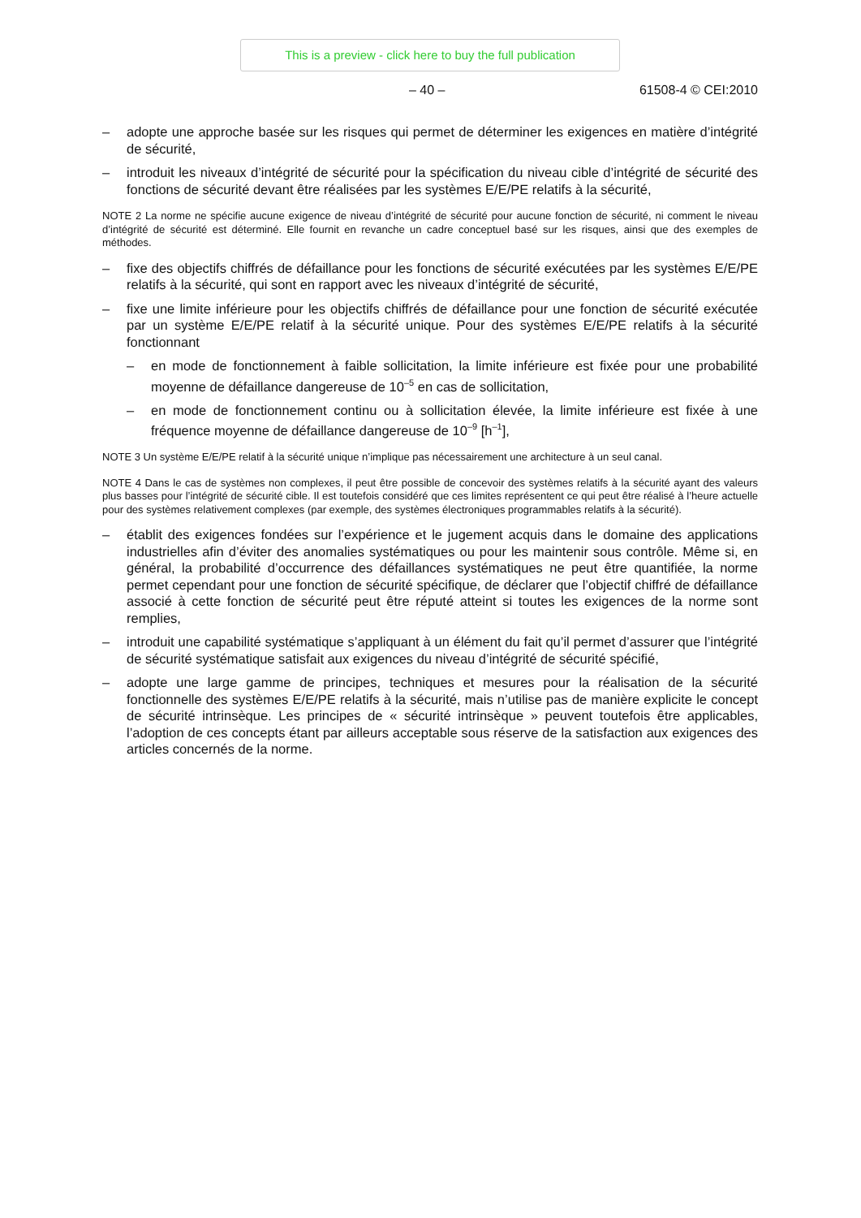This is a preview - click here to buy the full publication
– 40 – 61508-4 © CEI:2010
– adopte une approche basée sur les risques qui permet de déterminer les exigences en matière d’intégrité de sécurité,
– introduit les niveaux d’intégrité de sécurité pour la spécification du niveau cible d’intégrité de sécurité des fonctions de sécurité devant être réalisées par les systèmes E/E/PE relatifs à la sécurité,
NOTE 2 La norme ne spécifie aucune exigence de niveau d’intégrité de sécurité pour aucune fonction de sécurité, ni comment le niveau d’intégrité de sécurité est déterminé. Elle fournit en revanche un cadre conceptuel basé sur les risques, ainsi que des exemples de méthodes.
– fixe des objectifs chiffrés de défaillance pour les fonctions de sécurité exécutées par les systèmes E/E/PE relatifs à la sécurité, qui sont en rapport avec les niveaux d’intégrité de sécurité,
– fixe une limite inférieure pour les objectifs chiffrés de défaillance pour une fonction de sécurité exécutée par un système E/E/PE relatif à la sécurité unique. Pour des systèmes E/E/PE relatifs à la sécurité fonctionnant
– en mode de fonctionnement à faible sollicitation, la limite inférieure est fixée pour une probabilité moyenne de défaillance dangereuse de 10<sup>–5</sup> en cas de sollicitation,
– en mode de fonctionnement continu ou à sollicitation élevée, la limite inférieure est fixée à une fréquence moyenne de défaillance dangereuse de 10<sup>–9</sup> [h<sup>–1</sup>],
NOTE 3 Un système E/E/PE relatif à la sécurité unique n’implique pas nécessairement une architecture à un seul canal.
NOTE 4 Dans le cas de systèmes non complexes, il peut être possible de concevoir des systèmes relatifs à la sécurité ayant des valeurs plus basses pour l’intégrité de sécurité cible. Il est toutefois considéré que ces limites représentent ce qui peut être réalisé à l’heure actuelle pour des systèmes relativement complexes (par exemple, des systèmes électroniques programmables relatifs à la sécurité).
– établit des exigences fondées sur l’expérience et le jugement acquis dans le domaine des applications industrielles afin d’éviter des anomalies systématiques ou pour les maintenir sous contrôle. Même si, en général, la probabilité d’occurrence des défaillances systématiques ne peut être quantifiée, la norme permet cependant pour une fonction de sécurité spécifique, de déclarer que l’objectif chiffré de défaillance associé à cette fonction de sécurité peut être réputé atteint si toutes les exigences de la norme sont remplies,
– introduit une capabilité systématique s’appliquant à un élément du fait qu’il permet d’assurer que l’intégrité de sécurité systématique satisfait aux exigences du niveau d’intégrité de sécurité spécifié,
– adopte une large gamme de principes, techniques et mesures pour la réalisation de la sécurité fonctionnelle des systèmes E/E/PE relatifs à la sécurité, mais n’utilise pas de manière explicite le concept de sécurité intrinsèque. Les principes de « sécurité intrinsèque » peuvent toutefois être applicables, l’adoption de ces concepts étant par ailleurs acceptable sous réserve de la satisfaction aux exigences des articles concernés de la norme.